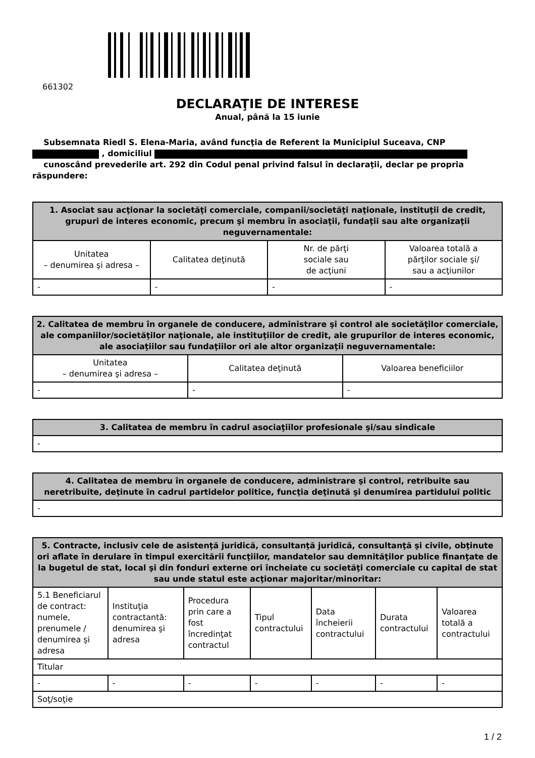661302
DECLARAŢIE DE INTERESE
Anual, până la 15 iunie
Subsemnata Riedl S. Elena-Maria, având funcţia de Referent la Municipiul Suceava, CNP
, domiciliul
cunoscând prevederile art. 292 din Codul penal privind falsul în declaraţii, declar pe propria răspundere:
| 1. Asociat sau acţionar la societăţi comerciale, companii/societăţi naţionale, instituţii de credit, grupuri de interes economic, precum şi membru în asociaţii, fundaţii sau alte organizaţii neguvernamentale: | | | |
| --- | --- | --- | --- |
| Unitatea – denumirea şi adresa – | Calitatea deţinută | Nr. de părţi sociale sau de acţiuni | Valoarea totală a părţilor sociale şi/ sau a acţiunilor |
| - | - | - | - |
| 2. Calitatea de membru în organele de conducere, administrare şi control ale societăţilor comerciale, ale companiilor/societăţilor naţionale, ale instituţiilor de credit, ale grupurilor de interes economic, ale asociaţiilor sau fundaţiilor ori ale altor organizaţii neguvernamentale: | | |
| --- | --- | --- |
| Unitatea – denumirea şi adresa – | Calitatea deţinută | Valoarea beneficiilor |
| - | - | - |
| 3. Calitatea de membru în cadrul asociaţiilor profesionale şi/sau sindicale |
| --- |
| - |
| 4. Calitatea de membru în organele de conducere, administrare şi control, retribuite sau neretribuite, deţinute în cadrul partidelor politice, funcţia deţinută şi denumirea partidului politic |
| --- |
| - |
| 5. Contracte, inclusiv cele de asistenţă juridică, consultanţă juridică, consultanţă şi civile, obţinute ori aflate în derulare în timpul exercitării funcţiilor, mandatelor sau demnităţilor publice finanţate de la bugetul de stat, local şi din fonduri externe ori încheiate cu societăţi comerciale cu capital de stat sau unde statul este acţionar majoritar/minoritar: | | | | | | |
| --- | --- | --- | --- | --- | --- | --- |
| 5.1 Beneficiarul de contract: numele, prenumele / denumirea şi adresa | Instituţia contractantă: denumirea şi adresa | Procedura prin care a fost încredinţat contractul | Tipul contractului | Data încheierii contractului | Durata contractului | Valoarea totală a contractului |
| Titular | | | | | | |
| - | - | - | - | - | - | - |
| Soţ/soţie | | | | | | |
1 / 2